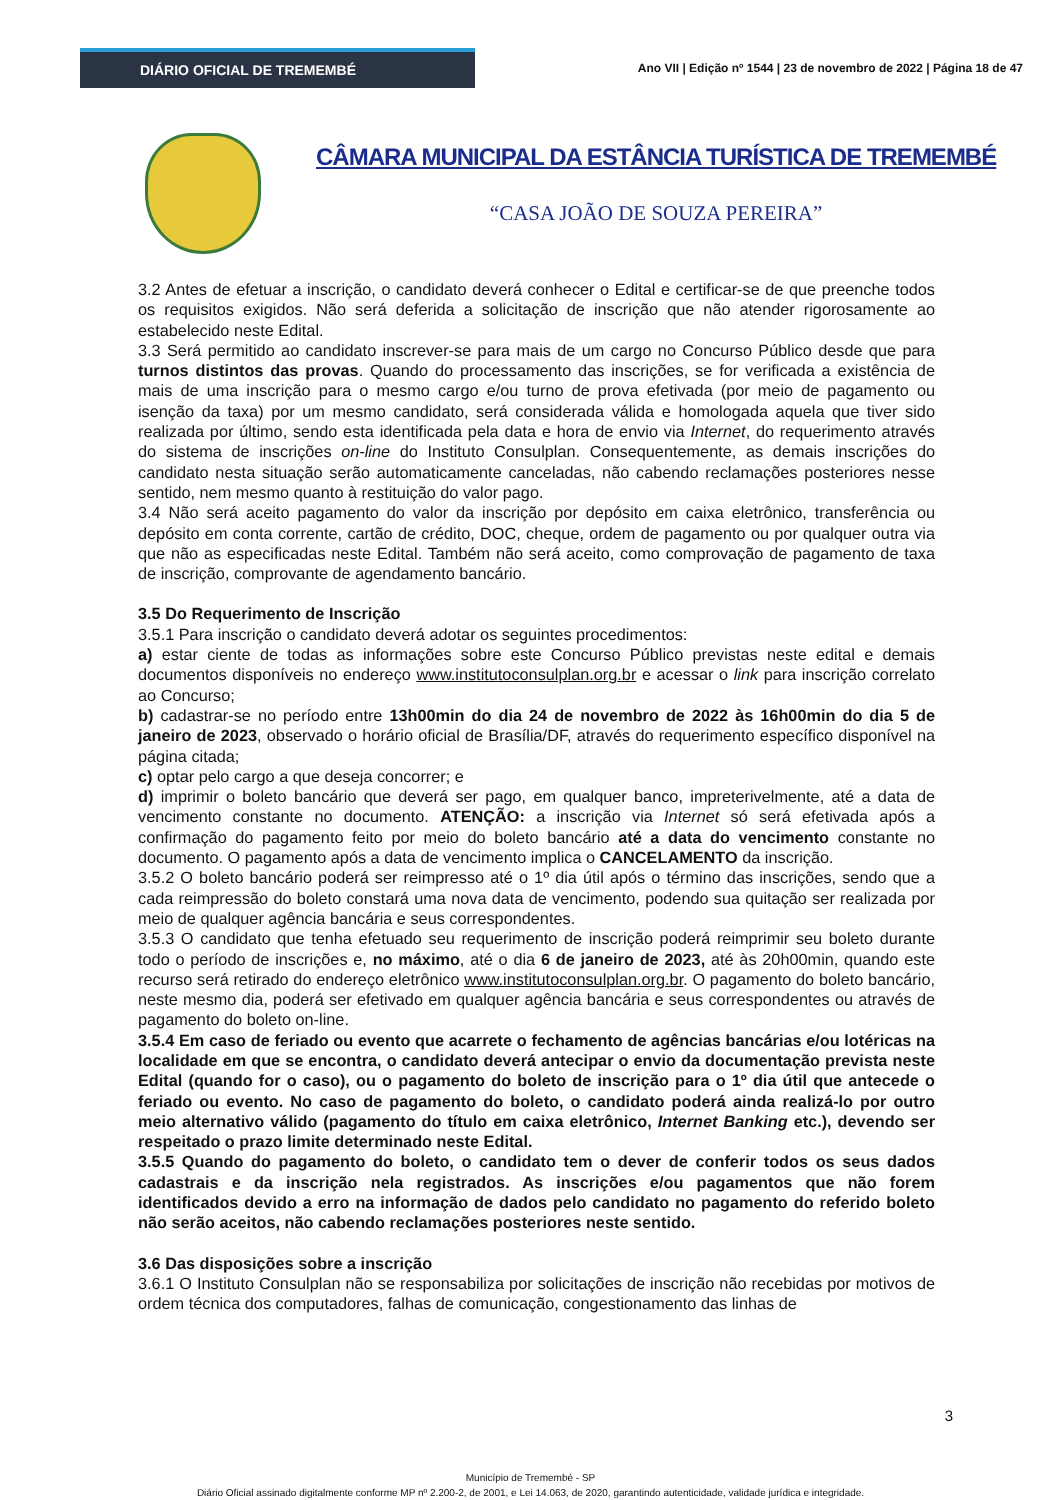DIÁRIO OFICIAL DE TREMEMBÉ
Ano VII | Edição nº 1544 | 23 de novembro de 2022 | Página 18 de 47
CÂMARA MUNICIPAL DA ESTÂNCIA TURÍSTICA DE TREMEMBÉ
“CASA JOÃO DE SOUZA PEREIRA”
3.2 Antes de efetuar a inscrição, o candidato deverá conhecer o Edital e certificar-se de que preenche todos os requisitos exigidos. Não será deferida a solicitação de inscrição que não atender rigorosamente ao estabelecido neste Edital.
3.3 Será permitido ao candidato inscrever-se para mais de um cargo no Concurso Público desde que para turnos distintos das provas. Quando do processamento das inscrições, se for verificada a existência de mais de uma inscrição para o mesmo cargo e/ou turno de prova efetivada (por meio de pagamento ou isenção da taxa) por um mesmo candidato, será considerada válida e homologada aquela que tiver sido realizada por último, sendo esta identificada pela data e hora de envio via Internet, do requerimento através do sistema de inscrições on-line do Instituto Consulplan. Consequentemente, as demais inscrições do candidato nesta situação serão automaticamente canceladas, não cabendo reclamações posteriores nesse sentido, nem mesmo quanto à restituição do valor pago.
3.4 Não será aceito pagamento do valor da inscrição por depósito em caixa eletrônico, transferência ou depósito em conta corrente, cartão de crédito, DOC, cheque, ordem de pagamento ou por qualquer outra via que não as especificadas neste Edital. Também não será aceito, como comprovação de pagamento de taxa de inscrição, comprovante de agendamento bancário.
3.5 Do Requerimento de Inscrição
3.5.1 Para inscrição o candidato deverá adotar os seguintes procedimentos:
a) estar ciente de todas as informações sobre este Concurso Público previstas neste edital e demais documentos disponíveis no endereço www.institutoconsulplan.org.br e acessar o link para inscrição correlato ao Concurso;
b) cadastrar-se no período entre 13h00min do dia 24 de novembro de 2022 às 16h00min do dia 5 de janeiro de 2023, observado o horário oficial de Brasília/DF, através do requerimento específico disponível na página citada;
c) optar pelo cargo a que deseja concorrer; e
d) imprimir o boleto bancário que deverá ser pago, em qualquer banco, impreterivelmente, até a data de vencimento constante no documento. ATENÇÃO: a inscrição via Internet só será efetivada após a confirmação do pagamento feito por meio do boleto bancário até a data do vencimento constante no documento. O pagamento após a data de vencimento implica o CANCELAMENTO da inscrição.
3.5.2 O boleto bancário poderá ser reimpresso até o 1º dia útil após o término das inscrições, sendo que a cada reimpressão do boleto constará uma nova data de vencimento, podendo sua quitação ser realizada por meio de qualquer agência bancária e seus correspondentes.
3.5.3 O candidato que tenha efetuado seu requerimento de inscrição poderá reimprimir seu boleto durante todo o período de inscrições e, no máximo, até o dia 6 de janeiro de 2023, até às 20h00min, quando este recurso será retirado do endereço eletrônico www.institutoconsulplan.org.br. O pagamento do boleto bancário, neste mesmo dia, poderá ser efetivado em qualquer agência bancária e seus correspondentes ou através de pagamento do boleto on-line.
3.5.4 Em caso de feriado ou evento que acarrete o fechamento de agências bancárias e/ou lotéricas na localidade em que se encontra, o candidato deverá antecipar o envio da documentação prevista neste Edital (quando for o caso), ou o pagamento do boleto de inscrição para o 1º dia útil que antecede o feriado ou evento. No caso de pagamento do boleto, o candidato poderá ainda realizá-lo por outro meio alternativo válido (pagamento do título em caixa eletrônico, Internet Banking etc.), devendo ser respeitado o prazo limite determinado neste Edital.
3.5.5 Quando do pagamento do boleto, o candidato tem o dever de conferir todos os seus dados cadastrais e da inscrição nela registrados. As inscrições e/ou pagamentos que não forem identificados devido a erro na informação de dados pelo candidato no pagamento do referido boleto não serão aceitos, não cabendo reclamações posteriores neste sentido.
3.6 Das disposições sobre a inscrição
3.6.1 O Instituto Consulplan não se responsabiliza por solicitações de inscrição não recebidas por motivos de ordem técnica dos computadores, falhas de comunicação, congestionamento das linhas de
3
Município de Tremembé - SP
Diário Oficial assinado digitalmente conforme MP nº 2.200-2, de 2001, e Lei 14.063, de 2020, garantindo autenticidade, validade jurídica e integridade.